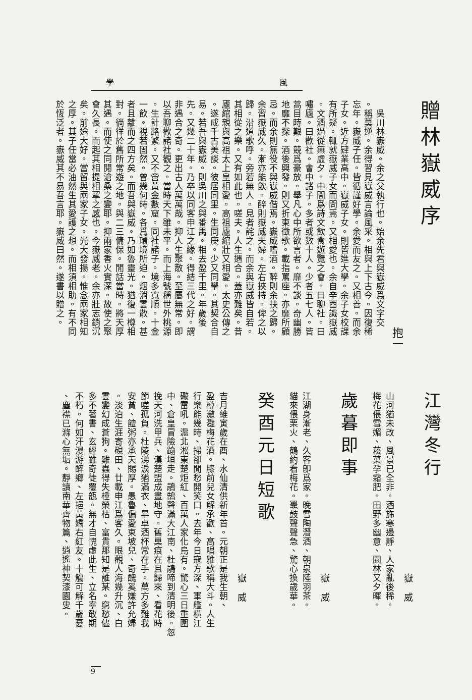學 風
贈林嶽威序
抱一
　吳川林嶽威。余之父執行也。始余先君與嶽威爲文字交
。稱莫逆。余得習見嶽威言論風采。相與上下古今。因復稀
忘年。嶽威子任。皆循謹好學。余愛而友之。又相善。而余
子女。近方肄業高中。嶽威子女。則皆進大學。余子女校課
有所疑。輒就嶽威子女而問焉。又相愛也。余自辛酉識嶽威
。文酒過從無虛夕。中間爲詩文飲食遊覽之會。曰聊社。曰
嘯廬。曰歡社。會中諸子。多者或數十人。少者五七人。皆
蒿目時艱。競爲豪放。舉凡心中所欲言者。靡不談。奇幽勝
地靡不探。酒後興發。則又折柬徵歌。載指罵座。亦靡所顧
忌。而余則無役不與嶽威偕焉。嶽威嗜酒。醉則余扶之歸。
余習嶽威久。漸亦能飲。醉則嶽威夫婦。左右挾持。俾之以
歸。沿道歌呼。旁若無人。見者詫之。而余與嶽威皆自若。
其相從之樂。又有如此也。嗟夫。人生遇合。蓋亦難矣。昔
廬綰親與高祖太上皇相愛。高祖廬綰壯又相愛。太史公傳之
。遂成千古美談。彼居同里。生同庚。少又同學。其契合自
易。若吾與嶽威。則吳川之與番禺。相去盈千里。年歲後
先。又幾二十年。乃卒以同客申江之緣。得結三代之好。謂
非遇合之奇。更出古人萬萬哉。抑人生聚散。至屬無常。即
以吾聊歡諸社觀之。當時天下雖未平。而上海號稱世外桃源
。生計路繁。又不啻黃金數窟。同社諸子。境多寬順。十金
一飲。視若固然。曾幾何時。各爲環境所迫。烟消雲散。甚
者且離而之四方矣。而吾與嶽威。乃如魯靈光。猶復一樽相
對。徜徉於舊所常遊之地。與二三傭保。閒話當時。將天厚
其遇。而使之同閱滄桑之變耶。抑兩家香火實深。故使之聚
會久長。而起其相提相挈之感也。今嶽威老。余亦壯志銷沉
矣。前途大好。當留與兩家子女。光大發揚。惟念兩家相知
之厚。其子任當必油然生其愛護之想。而相須相助。有不同
於恆泛者。嶽威其不易吾言耶。嶽威曰然。遂書以贈之。
江灣冬行
嶽威
山河猶未改、風景已全非。酒旆寒邊靜、人家亂後稀。
梅花偎雪媚、菘菜孕霜肥。田野多幽意、園林又夕暉。
歲暮即事
嶽威
江湖身漸老、久客卽爲家。晚雪陶潛酒、朝泉陸羽茶。
貓來偎栗火、鶴約看梅花。鼉鼓聲聲急、驚心換歲華。
癸酉元日短歌
嶽威
吉月維寅歲在酉、水仙清供新年首。元朝正是我生朝、
盈樽瀲灩梅花酒。膝前兒女解承歡、高唱雅歌稱大斗。人生
行樂能幾時、掃卻閒愁開笑口。去年今日寇方深、軍艦橫江
礮雷吼。滬北淞東楚炬紅、百萬人家化烏有。驚心三日重圍
中、倉皇冒險踰垣走。鵑鵠聲滿大江南、杜鵑啼到清明後。忽
挽天河洗甲兵、漢楚盟成畫地守。舊巢痕在且歸來、看花時
節嗟孤負。杜陵涕淚猶滿衣、畢卓酒杯常在手。萬方多難我
安貧、饘粥亦承天賜厚。愚魯偏愛東坡兒、奇醜奚嫌許允婦
。淡泊生涯寄硯田、廿載申江爲客久。眼觀人海幾升沉、白
雲變幻成蒼狗。雞蟲得失棰榮枯、富貴那知是誰某。窮愁儘
多不著書、玄經雖奇徒覆瓿。無才自愧虛此生、立名寧敢期
不朽。何如汗漫游醉鄉、左挹黃嬌右紅友。十觴可解千歲憂
、塵襟已滌心無垢。靜讀南華齊物篇、逍遙神契漆園叟。
9